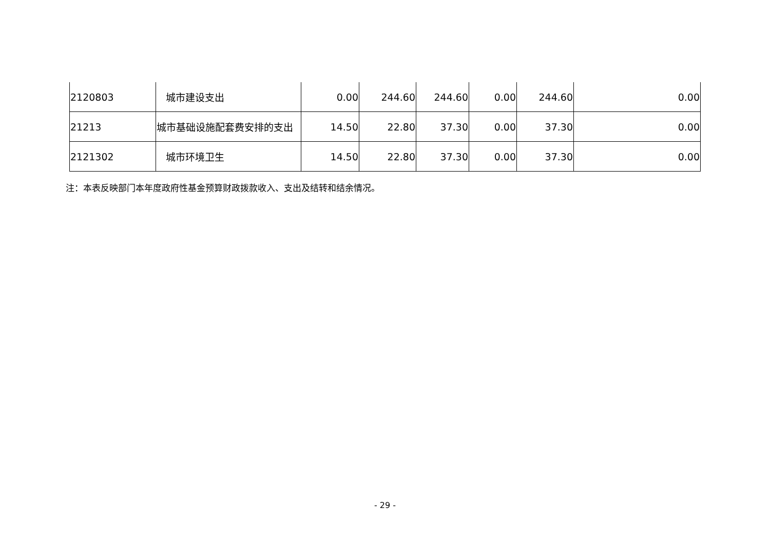| 2120803 | 城市建设支出 | 0.00 | 244.60 | 244.60 | 0.00 | 244.60 | 0.00 |
| 21213 | 城市基础设施配套费安排的支出 | 14.50 | 22.80 | 37.30 | 0.00 | 37.30 | 0.00 |
| 2121302 | 城市环境卫生 | 14.50 | 22.80 | 37.30 | 0.00 | 37.30 | 0.00 |
注：本表反映部门本年度政府性基金预算财政拨款收入、支出及结转和结余情况。
- 29 -